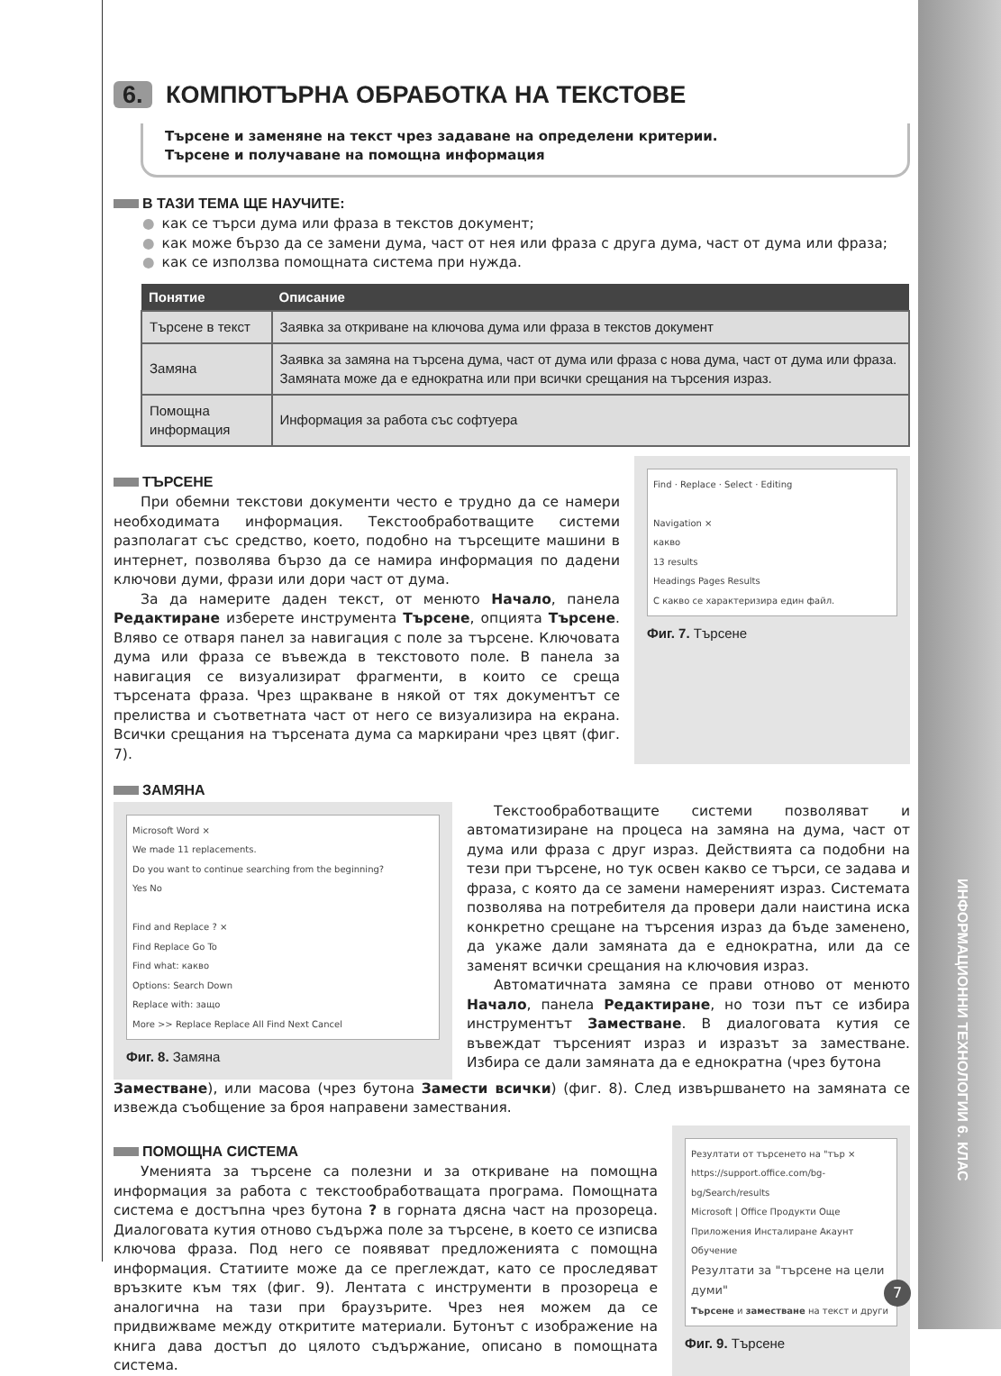ИНФОРМАЦИОННИ ТЕХНОЛОГИИ 6. КЛАС
6. КОМПЮТЪРНА ОБРАБОТКА НА ТЕКСТОВЕ
Търсене и заменяне на текст чрез задаване на определени критерии.
Търсене и получаване на помощна информация
В ТАЗИ ТЕМА ЩЕ НАУЧИТЕ:
как се търси дума или фраза в текстов документ;
как може бързо да се замени дума, част от нея или фраза с друга дума, част от дума или фраза;
как се използва помощната система при нужда.
| Понятие | Описание |
| --- | --- |
| Търсене в текст | Заявка за откриване на ключова дума или фраза в текстов документ |
| Замяна | Заявка за замяна на търсена дума, част от дума или фраза с нова дума, част от дума или фраза. Замяната може да е еднократна или при всички срещания на търсения израз. |
| Помощна информация | Информация за работа със софтуера |
ТЪРСЕНЕ
При обемни текстови документи често е трудно да се намери необходимата информация. Текстообработващите системи разполагат със средство, което, подобно на търсещите машини в интернет, позволява бързо да се намира информация по дадени ключови думи, фрази или дори част от дума.
За да намерите даден текст, от менюто Начало, панела Редактиране изберете инструмента Търсене, опцията Търсене. Вляво се отваря панел за навигация с поле за търсене. Ключовата дума или фраза се въвежда в текстовото поле. В панела за навигация се визуализират фрагменти, в които се среща търсената фраза. Чрез щракване в някой от тях документът се прелиства и съответната част от него се визуализира на екрана. Всички срещания на търсената дума са маркирани чрез цвят (фиг. 7).
Find · Replace · Select · Editing
Navigation ×
какво
13 results
Headings Pages Results
С какво се характеризира един файл.
Фиг. 7. Търсене
ЗАМЯНА
Microsoft Word ×
We made 11 replacements.
Do you want to continue searching from the beginning?
Yes No
Find and Replace ? ×
Find Replace Go To
Find what: какво
Options: Search Down
Replace with: защо
More >> Replace Replace All Find Next Cancel
Фиг. 8. Замяна
Текстообработващите системи позволяват и автоматизиране на процеса на замяна на дума, част от дума или фраза с друг израз. Действията са подобни на тези при търсене, но тук освен какво се търси, се задава и фраза, с която да се замени намереният израз. Системата позволява на потребителя да провери дали наистина иска конкретно срещане на търсения израз да бъде заменено, да укаже дали замяната да е еднократна, или да се заменят всички срещания на ключовия израз.
Автоматичната замяна се прави отново от менюто Начало, панела Редактиране, но този път се избира инструментът Заместване. В диалоговата кутия се въвеждат търсеният израз и изразът за заместване. Избира се дали замяната да е еднократна (чрез бутона
Заместване), или масова (чрез бутона Замести всички) (фиг. 8). След извършването на замяната се извежда съобщение за броя направени замествания.
ПОМОЩНА СИСТЕМА
Уменията за търсене са полезни и за откриване на помощна информация за работа с текстообработващата програма. Помощната система е достъпна чрез бутона ? в горната дясна част на прозореца. Диалоговата кутия отново съдържа поле за търсене, в което се изписва ключова фраза. Под него се появяват предложенията с помощна информация. Статиите може да се преглеждат, като се проследяват връзките към тях (фиг. 9). Лентата с инструменти в прозореца е аналогична на тази при браузърите. Чрез нея можем да се придвижваме между откритите материали. Бутонът с изображение на книга дава достъп до цялото съдържание, описано в помощната система.
Резултати от търсенето на "тър ×
https://support.office.com/bg-bg/Search/results
Microsoft | Office Продукти Още
Приложения Инсталиране Акаунт Обучение
Резултати за "търсене на цели думи"
Търсене и заместване на текст и други
Фиг. 9. Търсене
7